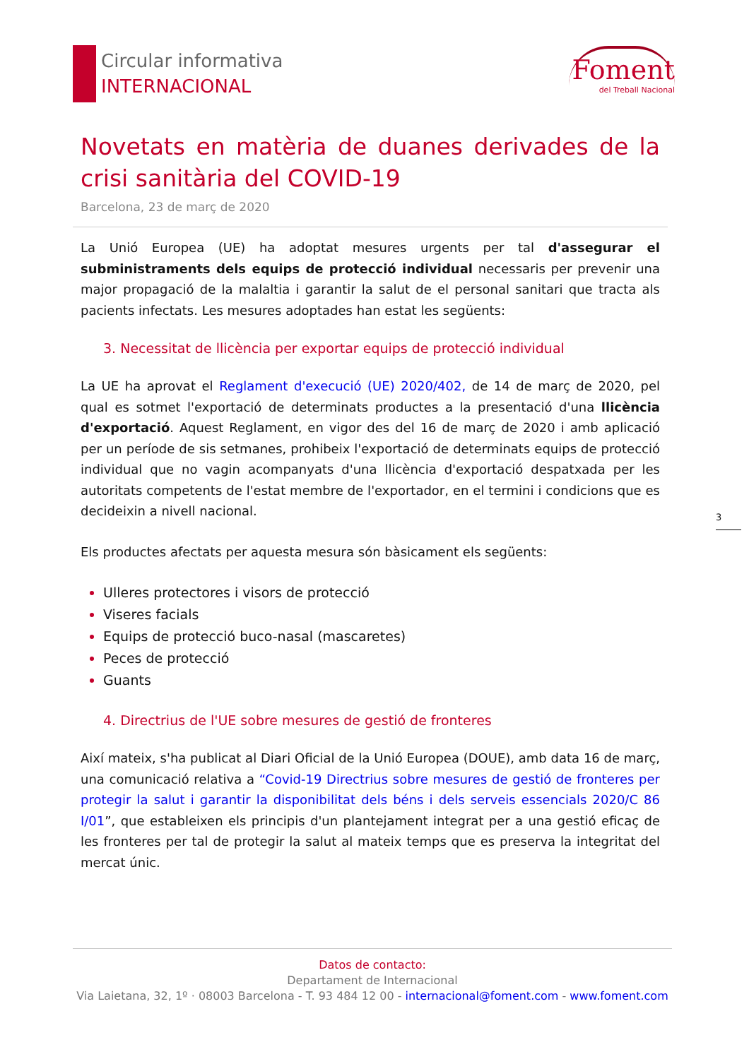Circular informativa
INTERNACIONAL
Foment
del Treball Nacional
Novetats en matèria de duanes derivades de la crisi sanitària del COVID-19
Barcelona, 23 de març de 2020
La Unió Europea (UE) ha adoptat mesures urgents per tal d'assegurar el subministraments dels equips de protecció individual necessaris per prevenir una major propagació de la malaltia i garantir la salut de el personal sanitari que tracta als pacients infectats. Les mesures adoptades han estat les següents:
3. Necessitat de llicència per exportar equips de protecció individual
La UE ha aprovat el Reglament d'execució (UE) 2020/402, de 14 de març de 2020, pel qual es sotmet l'exportació de determinats productes a la presentació d'una llicència d'exportació. Aquest Reglament, en vigor des del 16 de març de 2020 i amb aplicació per un període de sis setmanes, prohibeix l'exportació de determinats equips de protecció individual que no vagin acompanyats d'una llicència d'exportació despatxada per les autoritats competents de l'estat membre de l'exportador, en el termini i condicions que es decideixin a nivell nacional.
Els productes afectats per aquesta mesura són bàsicament els següents:
Ulleres protectores i visors de protecció
Viseres facials
Equips de protecció buco-nasal (mascaretes)
Peces de protecció
Guants
4. Directrius de l'UE sobre mesures de gestió de fronteres
Així mateix, s'ha publicat al Diari Oficial de la Unió Europea (DOUE), amb data 16 de març, una comunicació relativa a “Covid-19 Directrius sobre mesures de gestió de fronteres per protegir la salut i garantir la disponibilitat dels béns i dels serveis essencials 2020/C 86 I/01”, que estableixen els principis d'un plantejament integrat per a una gestió eficaç de les fronteres per tal de protegir la salut al mateix temps que es preserva la integritat del mercat únic.
3
Datos de contacto:
Departament de Internacional
Via Laietana, 32, 1º · 08003 Barcelona - T. 93 484 12 00 - internacional@foment.com - www.foment.com